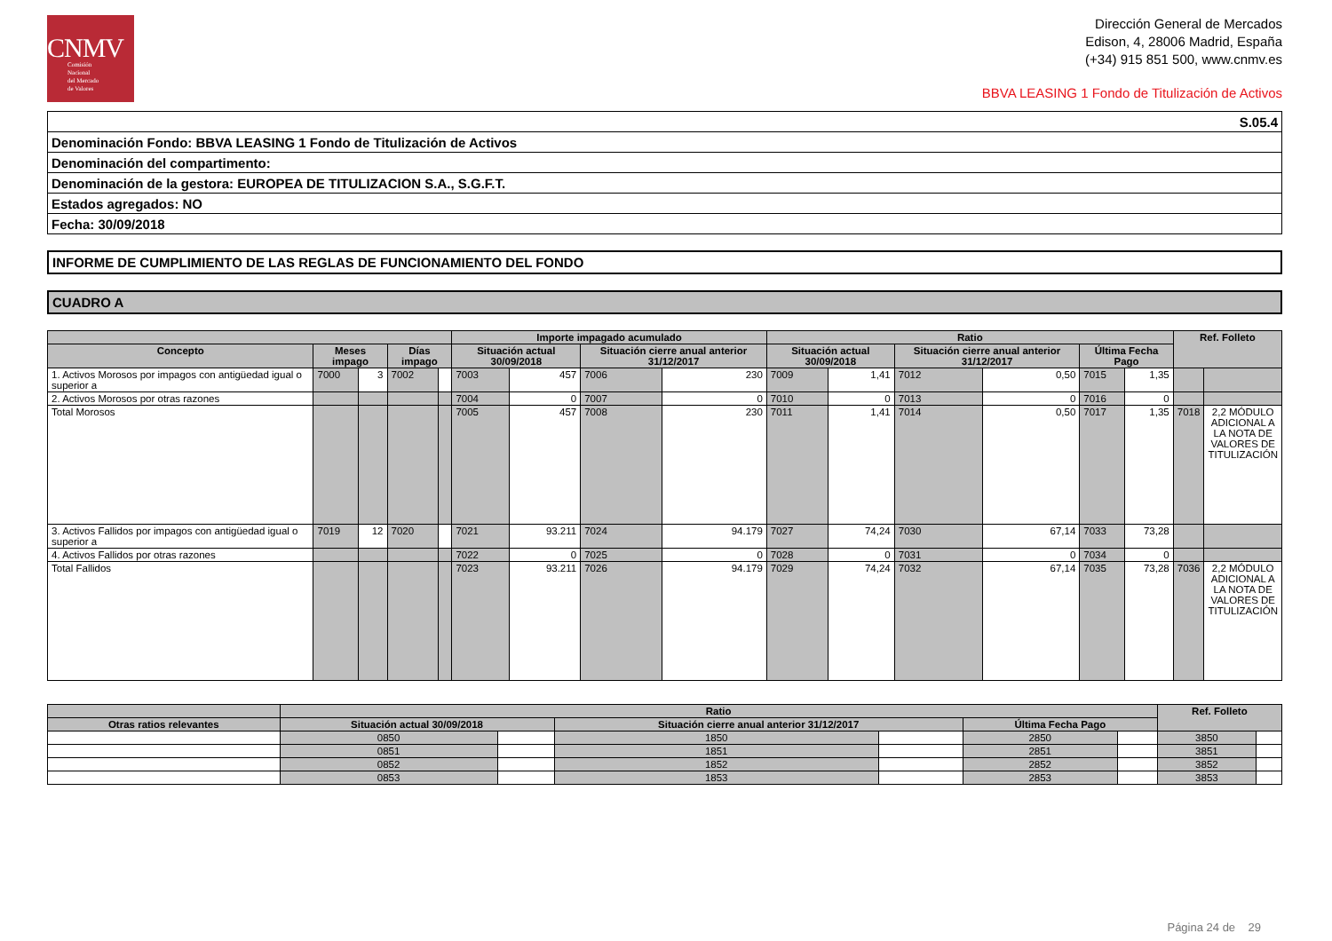CNMV
Comisión
Nacional
del Mercado
de Valores
Dirección General de Mercados
Edison, 4, 28006 Madrid, España
(+34) 915 851 500, www.cnmv.es
BBVA LEASING 1 Fondo de Titulización de Activos
| S.05.4 |
| Denominación Fondo: BBVA LEASING 1 Fondo de Titulización de Activos |
| Denominación del compartimento: |
| Denominación de la gestora: EUROPEA DE TITULIZACION S.A., S.G.F.T. |
| Estados agregados: NO |
| Fecha: 30/09/2018 |
INFORME DE CUMPLIMIENTO DE LAS REGLAS DE FUNCIONAMIENTO DEL FONDO
CUADRO A
| | | | | | Importe impagado acumulado | | | | Ratio | | | | | | Ref. Folleto | |
| --- | --- | --- | --- | --- | --- | --- | --- | --- | --- | --- | --- | --- | --- | --- | --- | --- |
| Concepto | Meses impago | | Días impago | | Situación actual 30/09/2018 | | Situación cierre anual anterior 31/12/2017 | | Situación actual 30/09/2018 | | Situación cierre anual anterior 31/12/2017 | | Última Fecha Pago | | | |
| 1. Activos Morosos por impagos con antigüedad igual o superior a | 7000 | 3 | 7002 | | 7003 | 457 | 7006 | 230 | 7009 | 1,41 | 7012 | 0,50 | 7015 | 1,35 | | |
| 2. Activos Morosos por otras razones | | | | | 7004 | 0 | 7007 | 0 | 7010 | 0 | 7013 | 0 | 7016 | 0 | | |
| Total Morosos | | | | | 7005 | 457 | 7008 | 230 | 7011 | 1,41 | 7014 | 0,50 | 7017 | 1,35 | 7018 | 2,2 MÓDULO ADICIONAL A LA NOTA DE VALORES DE TITULIZACIÓN |
| 3. Activos Fallidos por impagos con antigüedad igual o superior a | 7019 | 12 | 7020 | | 7021 | 93.211 | 7024 | 94.179 | 7027 | 74,24 | 7030 | 67,14 | 7033 | 73,28 | | |
| 4. Activos Fallidos por otras razones | | | | | 7022 | 0 | 7025 | 0 | 7028 | 0 | 7031 | 0 | 7034 | 0 | | |
| Total Fallidos | | | | | 7023 | 93.211 | 7026 | 94.179 | 7029 | 74,24 | 7032 | 67,14 | 7035 | 73,28 | 7036 | 2,2 MÓDULO ADICIONAL A LA NOTA DE VALORES DE TITULIZACIÓN |
| | Ratio | | | | | | Ref. Folleto | |
| --- | --- | --- | --- | --- | --- | --- | --- | --- |
| Otras ratios relevantes | Situación actual 30/09/2018 | | Situación cierre anual anterior 31/12/2017 | | Última Fecha Pago | | | |
| | 0850 | | 1850 | | 2850 | | 3850 | |
| | 0851 | | 1851 | | 2851 | | 3851 | |
| | 0852 | | 1852 | | 2852 | | 3852 | |
| | 0853 | | 1853 | | 2853 | | 3853 | |
Página 24 de 29